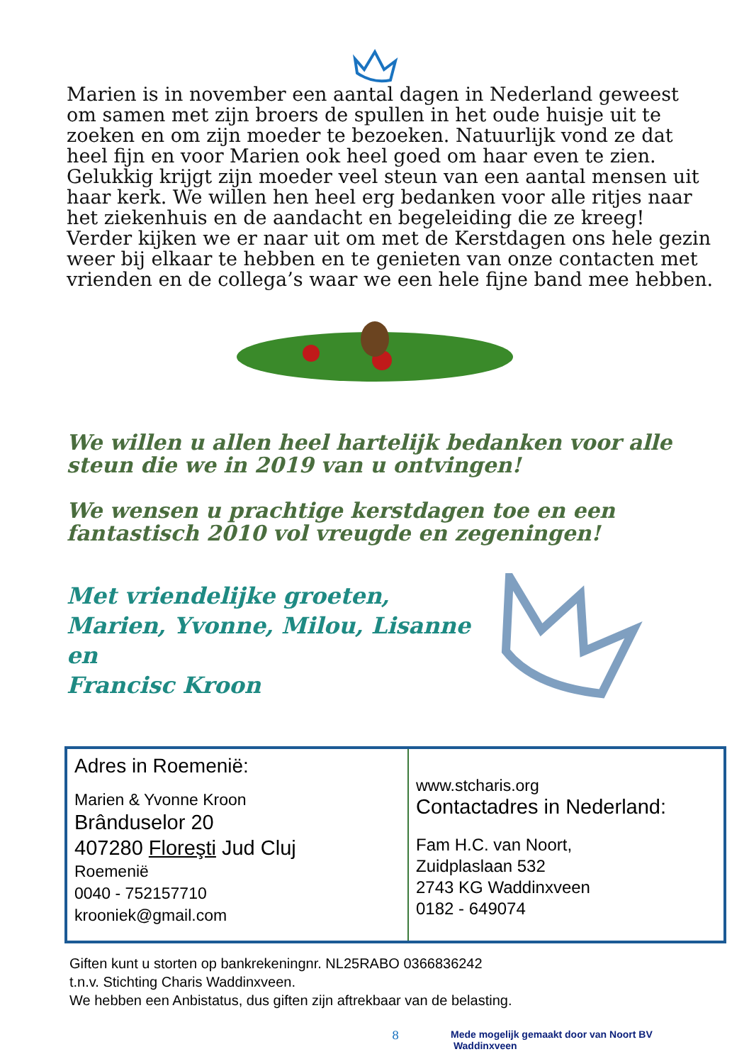Marien is in november een aantal dagen in Nederland geweest om samen met zijn broers de spullen in het oude huisje uit te zoeken en om zijn moeder te bezoeken. Natuurlijk vond ze dat heel fijn en voor Marien ook heel goed om haar even te zien. Gelukkig krijgt zijn moeder veel steun van een aantal mensen uit haar kerk. We willen hen heel erg bedanken voor alle ritjes naar het ziekenhuis en de aandacht en begeleiding die ze kreeg!
Verder kijken we er naar uit om met de Kerstdagen ons hele gezin weer bij elkaar te hebben en te genieten van onze contacten met vrienden en de collega’s waar we een hele fijne band mee hebben.
We willen u allen heel hartelijk bedanken voor alle steun die we in 2019 van u ontvingen!
We wensen u prachtige kerstdagen toe en een fantastisch 2010 vol vreugde en zegeningen!
Met vriendelijke groeten,
Marien, Yvonne, Milou, Lisanne en
Francisc Kroon
Adres in Roemenië:
Marien & Yvonne Kroon
Brânduselor 20
407280 Floreşti Jud Cluj
Roemenië
0040 - 752157710
krooniek@gmail.com
www.stcharis.org
Contactadres in Nederland:
Fam H.C. van Noort,
Zuidplaslaan 532
2743 KG Waddinxveen
0182 - 649074
Giften kunt u storten op bankrekeningnr. NL25RABO 0366836242
t.n.v. Stichting Charis Waddinxveen.
We hebben een Anbistatus, dus giften zijn aftrekbaar van de belasting.
8 Mede mogelijk gemaakt door van Noort BV Waddinxveen